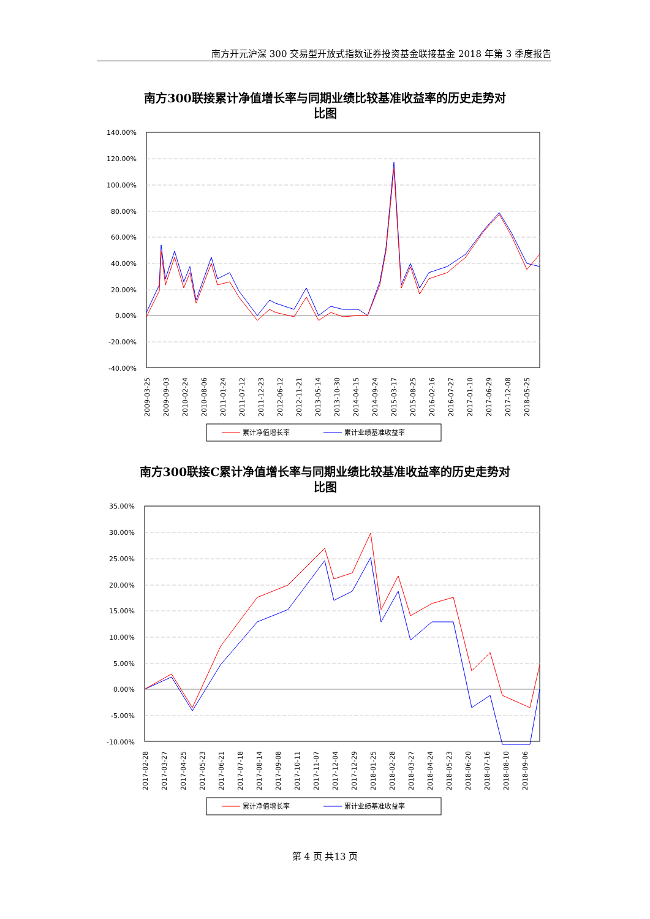南方开元沪深 300 交易型开放式指数证券投资基金联接基金 2018 年第 3 季度报告
南方300联接累计净值增长率与同期业绩比较基准收益率的历史走势对
比图
140.00%
120.00%
100.00%
80.00%
60.00%
40.00%
20.00%
0.00%
-20.00%
-40.00%
2009-03-25
2009-09-03
2010-02-24
2010-08-06
2011-01-24
2011-07-12
2011-12-23
2012-06-12
2012-11-21
2013-05-14
2013-10-30
2014-04-15
2014-09-24
2015-03-17
2015-08-25
2016-02-16
2016-07-27
2017-01-10
2017-06-29
2017-12-08
2018-05-25
累计净值增长率
累计业绩基准收益率
南方300联接C累计净值增长率与同期业绩比较基准收益率的历史走势对
比图
35.00%
30.00%
25.00%
20.00%
15.00%
10.00%
5.00%
0.00%
-5.00%
-10.00%
2017-02-28
2017-03-27
2017-04-25
2017-05-23
2017-06-21
2017-07-18
2017-08-14
2017-09-08
2017-10-11
2017-11-07
2017-12-04
2017-12-29
2018-01-25
2018-02-28
2018-03-27
2018-04-24
2018-05-23
2018-06-20
2018-07-16
2018-08-10
2018-09-06
累计净值增长率
累计业绩基准收益率
第 4 页 共13 页